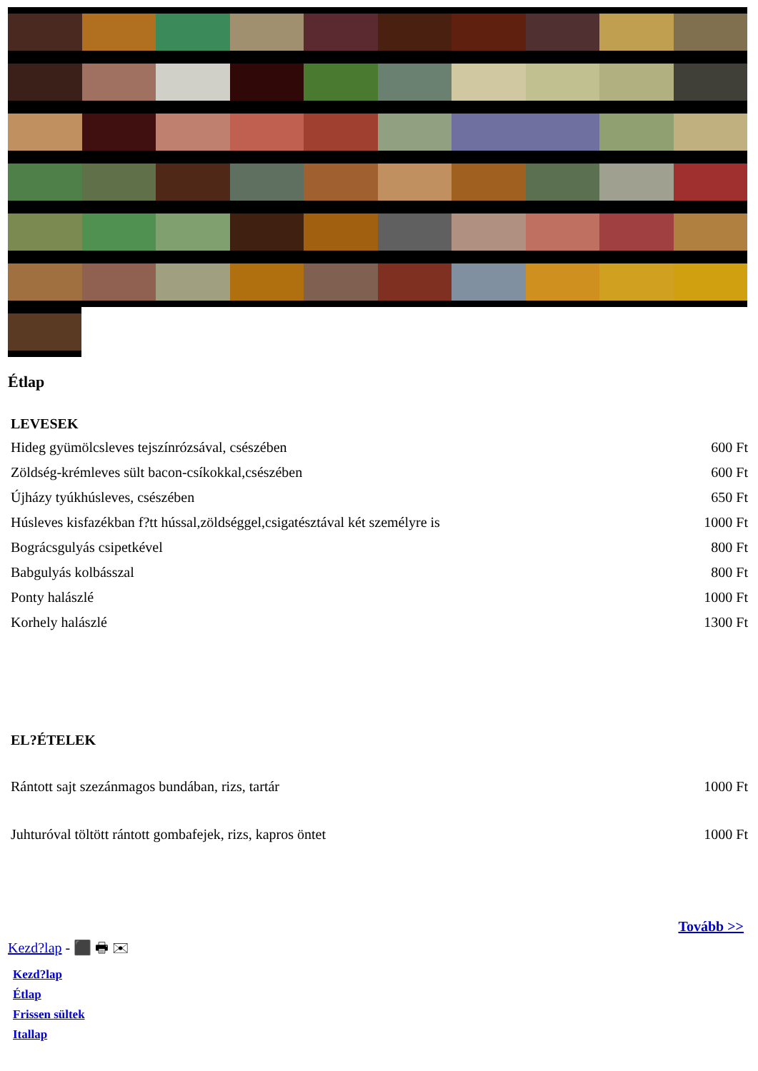Étlap
| LEVESEK | |
| --- | --- |
| Hideg gyümölcsleves tejszínrózsával, csészében | 600 Ft |
| Zöldség-krémleves sült bacon-csíkokkal,csészében | 600 Ft |
| Újházy tyúkhúsleves, csészében | 650 Ft |
| Húsleves kisfazékban f?tt hússal,zöldséggel,csigatésztával két személyre is | 1000 Ft |
| Bográcsgulyás csipetkével | 800 Ft |
| Babgulyás kolbásszal | 800 Ft |
| Ponty halászlé | 1000 Ft |
| Korhely halászlé | 1300 Ft |
| EL?ÉTELEK | |
| Rántott sajt szezánmagos bundában, rizs, tartár | 1000 Ft |
| Juhturóval töltött rántott gombafejek, rizs, kapros öntet | 1000 Ft |
Tovább >>
Kezd?lap - ⬛ 🖶 ✉
Kezd?lap
Étlap
Frissen sültek
Itallap